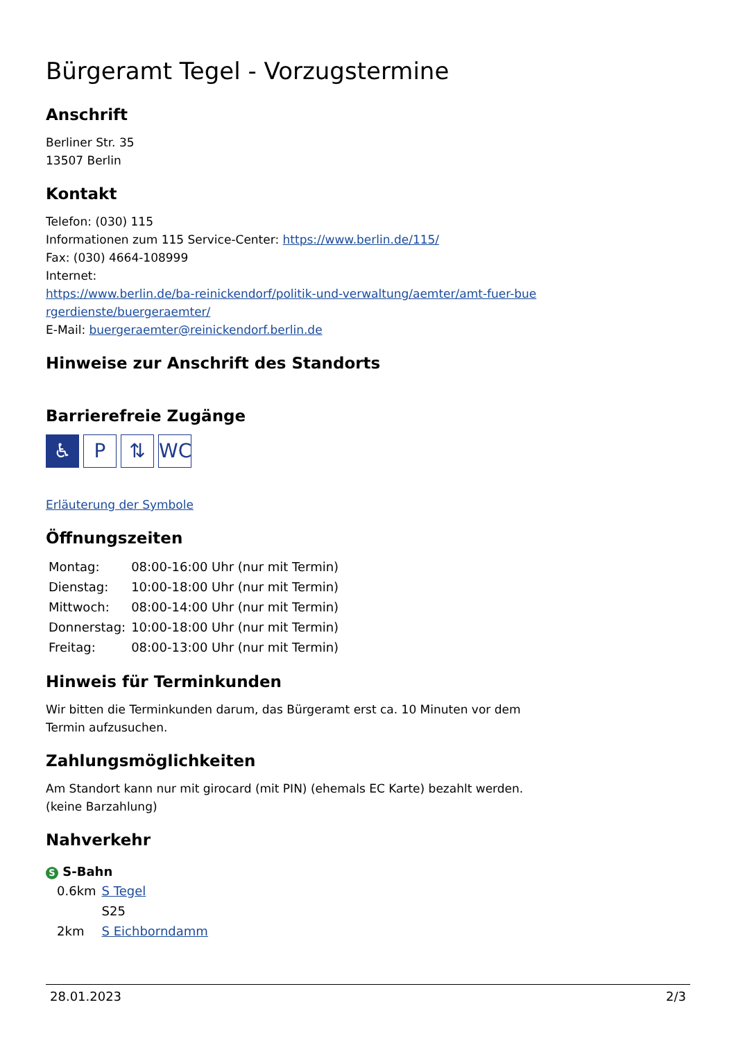Bürgeramt Tegel - Vorzugstermine
Anschrift
Berliner Str. 35
13507 Berlin
Kontakt
Telefon: (030) 115
Informationen zum 115 Service-Center: https://www.berlin.de/115/
Fax: (030) 4664-108999
Internet:
https://www.berlin.de/ba-reinickendorf/politik-und-verwaltung/aemter/amt-fuer-bue rgerdienste/buergeraemter/
E-Mail: buergeraemter@reinickendorf.berlin.de
Hinweise zur Anschrift des Standorts
Barrierefreie Zugänge
♿ P ⇅ WC
Erläuterung der Symbole
Öffnungszeiten
| Montag: | 08:00-16:00 Uhr (nur mit Termin) |
| Dienstag: | 10:00-18:00 Uhr (nur mit Termin) |
| Mittwoch: | 08:00-14:00 Uhr (nur mit Termin) |
| Donnerstag: | 10:00-18:00 Uhr (nur mit Termin) |
| Freitag: | 08:00-13:00 Uhr (nur mit Termin) |
Hinweis für Terminkunden
Wir bitten die Terminkunden darum, das Bürgeramt erst ca. 10 Minuten vor dem
Termin aufzusuchen.
Zahlungsmöglichkeiten
Am Standort kann nur mit girocard (mit PIN) (ehemals EC Karte) bezahlt werden.
(keine Barzahlung)
Nahverkehr
S S-Bahn
| 0.6km | S Tegel |
| | S25 |
| 2km | S Eichborndamm |
28.01.2023 2/3